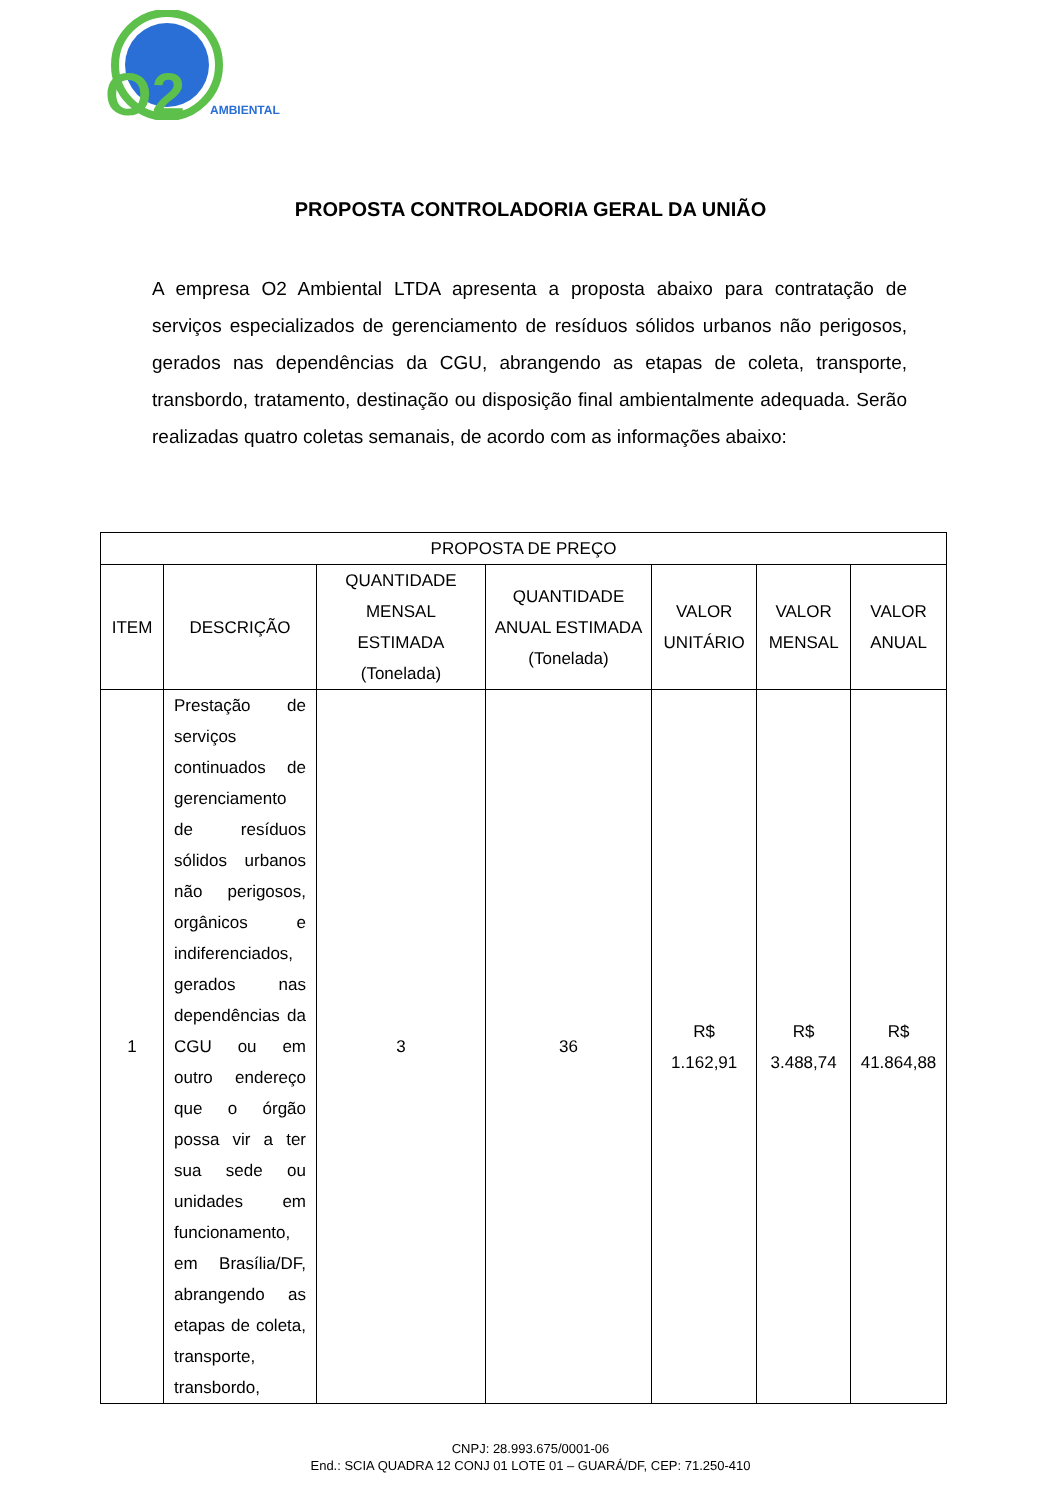O2
AMBIENTAL
PROPOSTA CONTROLADORIA GERAL DA UNIÃO
A empresa O2 Ambiental LTDA apresenta a proposta abaixo para contratação de serviços especializados de gerenciamento de resíduos sólidos urbanos não perigosos, gerados nas dependências da CGU, abrangendo as etapas de coleta, transporte, transbordo, tratamento, destinação ou disposição final ambientalmente adequada. Serão realizadas quatro coletas semanais, de acordo com as informações abaixo:
| PROPOSTA DE PREÇO | | | | | | |
| --- | --- | --- | --- | --- | --- | --- |
| ITEM | DESCRIÇÃO | QUANTIDADE MENSAL ESTIMADA (Tonelada) | QUANTIDADE ANUAL ESTIMADA (Tonelada) | VALOR UNITÁRIO | VALOR MENSAL | VALOR ANUAL |
| 1 | Prestação de serviços continuados de gerenciamento de resíduos sólidos urbanos não perigosos, orgânicos e indiferenciados, gerados nas dependências da CGU ou em outro endereço que o órgão possa vir a ter sua sede ou unidades em funcionamento, em Brasília/DF, abrangendo as etapas de coleta, transporte, transbordo, | 3 | 36 | R$ 1.162,91 | R$ 3.488,74 | R$ 41.864,88 |
CNPJ: 28.993.675/0001-06
End.: SCIA QUADRA 12 CONJ 01 LOTE 01 – GUARÁ/DF, CEP: 71.250-410